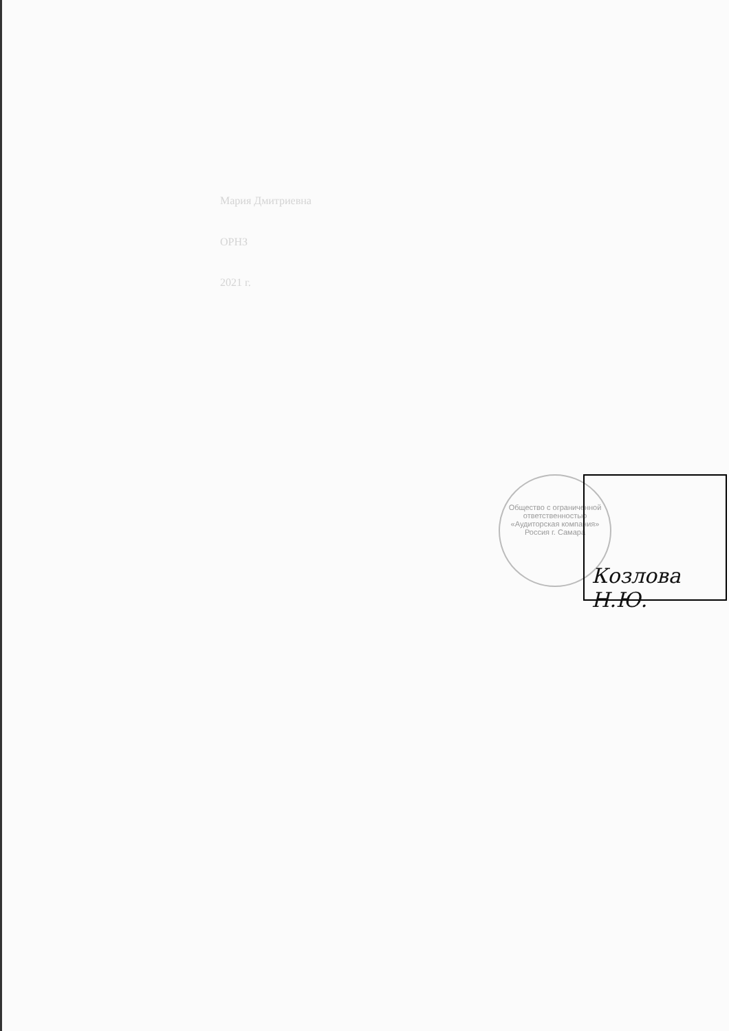Мария Дмитриевна
ОРНЗ
2021 г.
Общество с ограниченной ответственностью «Аудиторская компания» Россия г. Самара
Козлова Н.Ю.